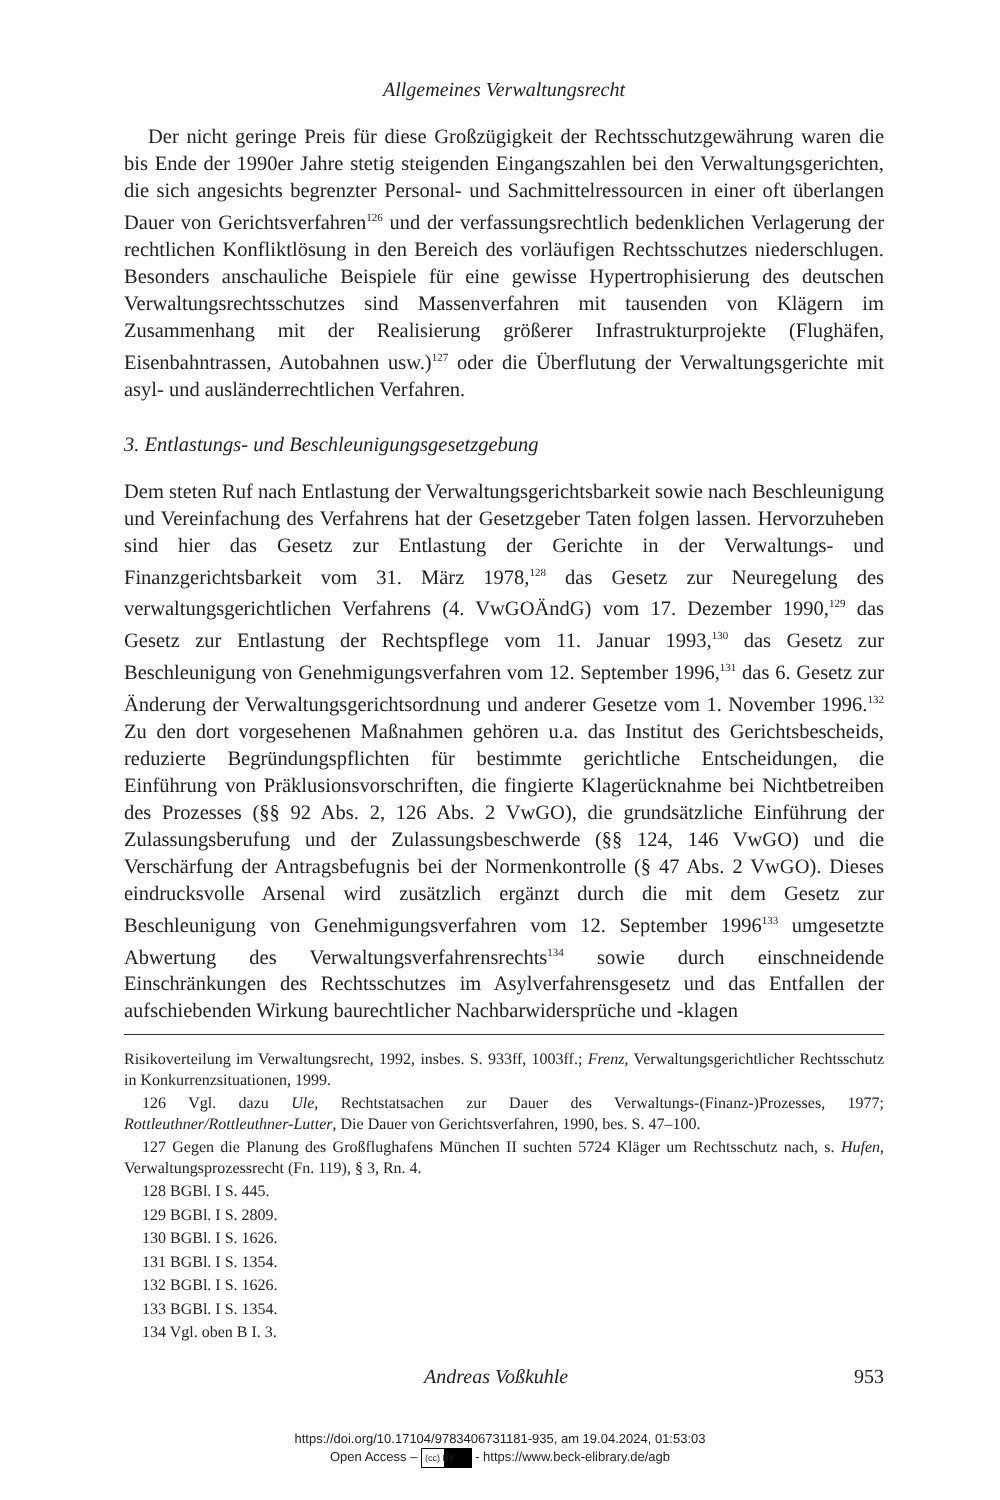Allgemeines Verwaltungsrecht
Der nicht geringe Preis für diese Großzügigkeit der Rechtsschutzgewährung waren die bis Ende der 1990er Jahre stetig steigenden Eingangszahlen bei den Verwaltungsgerichten, die sich angesichts begrenzter Personal- und Sachmittelressourcen in einer oft überlangen Dauer von Gerichtsverfahren<sup>126</sup> und der verfassungsrechtlich bedenklichen Verlagerung der rechtlichen Konfliktlösung in den Bereich des vorläufigen Rechtsschutzes niederschlugen. Besonders anschauliche Beispiele für eine gewisse Hypertrophisierung des deutschen Verwaltungsrechtsschutzes sind Massenverfahren mit tausenden von Klägern im Zusammenhang mit der Realisierung größerer Infrastrukturprojekte (Flughäfen, Eisenbahntrassen, Autobahnen usw.)<sup>127</sup> oder die Überflutung der Verwaltungsgerichte mit asyl- und ausländerrechtlichen Verfahren.
3. Entlastungs- und Beschleunigungsgesetzgebung
Dem steten Ruf nach Entlastung der Verwaltungsgerichtsbarkeit sowie nach Beschleunigung und Vereinfachung des Verfahrens hat der Gesetzgeber Taten folgen lassen. Hervorzuheben sind hier das Gesetz zur Entlastung der Gerichte in der Verwaltungs- und Finanzgerichtsbarkeit vom 31. März 1978,<sup>128</sup> das Gesetz zur Neuregelung des verwaltungsgerichtlichen Verfahrens (4. VwGOÄndG) vom 17. Dezember 1990,<sup>129</sup> das Gesetz zur Entlastung der Rechtspflege vom 11. Januar 1993,<sup>130</sup> das Gesetz zur Beschleunigung von Genehmigungsverfahren vom 12. September 1996,<sup>131</sup> das 6. Gesetz zur Änderung der Verwaltungsgerichtsordnung und anderer Gesetze vom 1. November 1996.<sup>132</sup> Zu den dort vorgesehenen Maßnahmen gehören u.a. das Institut des Gerichtsbescheids, reduzierte Begründungspflichten für bestimmte gerichtliche Entscheidungen, die Einführung von Präklusionsvorschriften, die fingierte Klagerücknahme bei Nichtbetreiben des Prozesses (§§ 92 Abs. 2, 126 Abs. 2 VwGO), die grundsätzliche Einführung der Zulassungsberufung und der Zulassungsbeschwerde (§§ 124, 146 VwGO) und die Verschärfung der Antragsbefugnis bei der Normenkontrolle (§ 47 Abs. 2 VwGO). Dieses eindrucksvolle Arsenal wird zusätzlich ergänzt durch die mit dem Gesetz zur Beschleunigung von Genehmigungsverfahren vom 12. September 1996<sup>133</sup> umgesetzte Abwertung des Verwaltungsverfahrensrechts<sup>134</sup> sowie durch einschneidende Einschränkungen des Rechtsschutzes im Asylverfahrensgesetz und das Entfallen der aufschiebenden Wirkung baurechtlicher Nachbarwidersprüche und -klagen
Risikoverteilung im Verwaltungsrecht, 1992, insbes. S. 933ff, 1003ff.; Frenz, Verwaltungsgerichtlicher Rechtsschutz in Konkurrenzsituationen, 1999.
126 Vgl. dazu Ule, Rechtstatsachen zur Dauer des Verwaltungs-(Finanz-)Prozesses, 1977; Rottleuthner/Rottleuthner-Lutter, Die Dauer von Gerichtsverfahren, 1990, bes. S. 47–100.
127 Gegen die Planung des Großflughafens München II suchten 5724 Kläger um Rechtsschutz nach, s. Hufen, Verwaltungsprozessrecht (Fn. 119), § 3, Rn. 4.
128 BGBl. I S. 445.
129 BGBl. I S. 2809.
130 BGBl. I S. 1626.
131 BGBl. I S. 1354.
132 BGBl. I S. 1626.
133 BGBl. I S. 1354.
134 Vgl. oben B I. 3.
Andreas Voßkuhle 953
https://doi.org/10.17104/9783406731181-935, am 19.04.2024, 01:53:03
Open Access – (cc) BY - https://www.beck-elibrary.de/agb